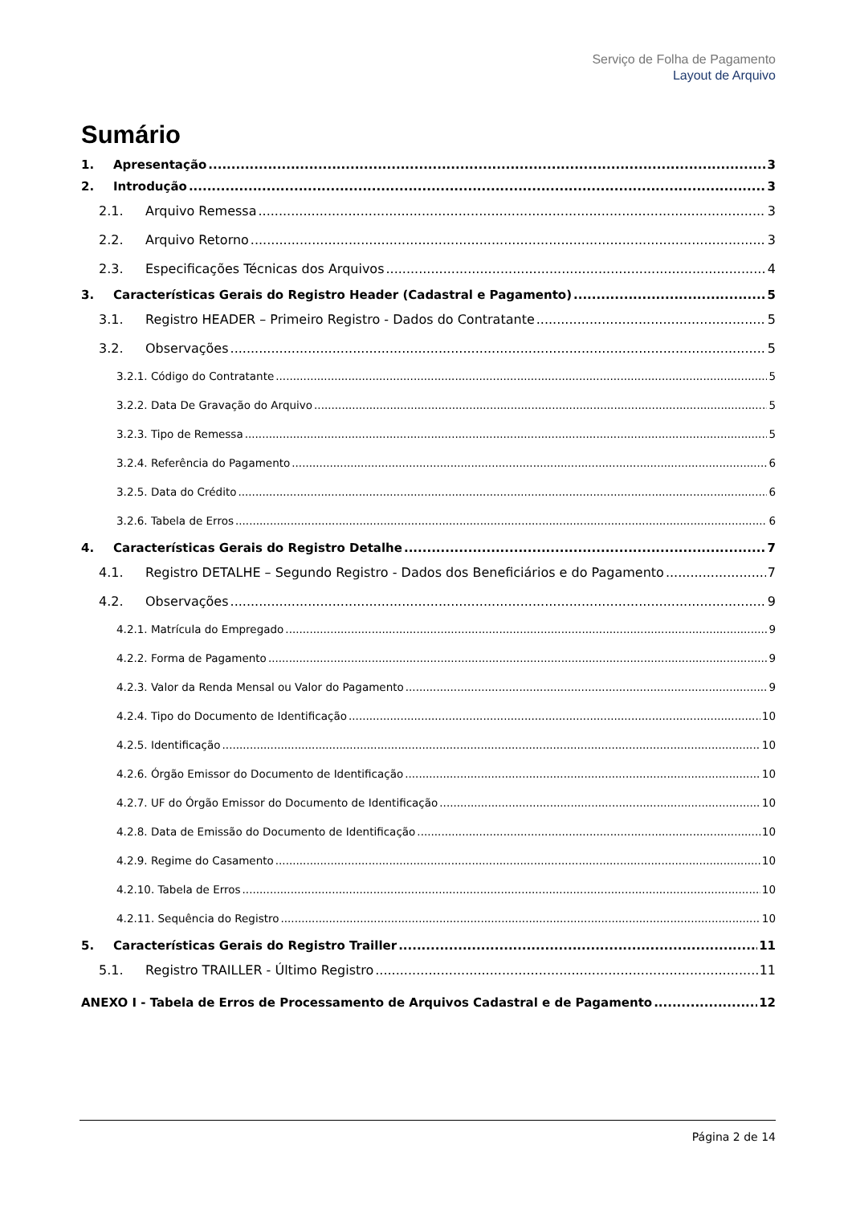Serviço de Folha de Pagamento
Layout de Arquivo
Sumário
1. Apresentação 3
2. Introdução 3
2.1. Arquivo Remessa 3
2.2. Arquivo Retorno 3
2.3. Especificações Técnicas dos Arquivos 4
3. Características Gerais do Registro Header (Cadastral e Pagamento) 5
3.1. Registro HEADER – Primeiro Registro - Dados do Contratante 5
3.2. Observações 5
3.2.1. Código do Contratante 5
3.2.2. Data De Gravação do Arquivo 5
3.2.3. Tipo de Remessa 5
3.2.4. Referência do Pagamento 6
3.2.5. Data do Crédito 6
3.2.6. Tabela de Erros 6
4. Características Gerais do Registro Detalhe 7
4.1. Registro DETALHE – Segundo Registro - Dados dos Beneficiários e do Pagamento 7
4.2. Observações 9
4.2.1. Matrícula do Empregado 9
4.2.2. Forma de Pagamento 9
4.2.3. Valor da Renda Mensal ou Valor do Pagamento 9
4.2.4. Tipo do Documento de Identificação 10
4.2.5. Identificação 10
4.2.6. Órgão Emissor do Documento de Identificação 10
4.2.7. UF do Órgão Emissor do Documento de Identificação 10
4.2.8. Data de Emissão do Documento de Identificação 10
4.2.9. Regime do Casamento 10
4.2.10. Tabela de Erros 10
4.2.11. Sequência do Registro 10
5. Características Gerais do Registro Trailler 11
5.1. Registro TRAILLER - Último Registro 11
ANEXO I - Tabela de Erros de Processamento de Arquivos Cadastral e de Pagamento 12
Página 2 de 14